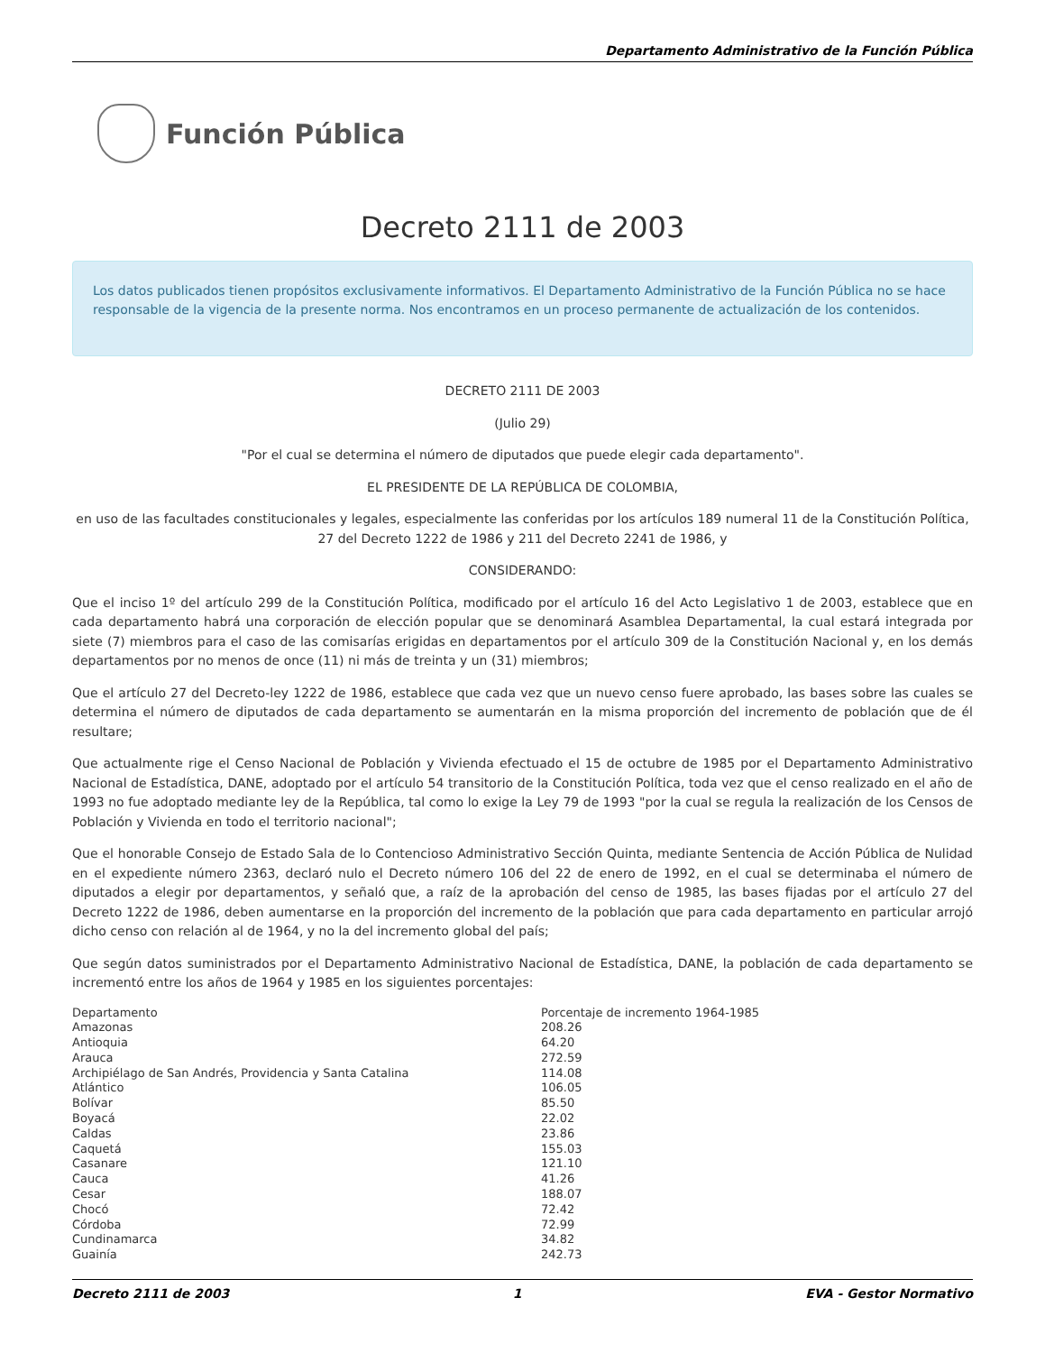Departamento Administrativo de la Función Pública
Función Pública
Decreto 2111 de 2003
Los datos publicados tienen propósitos exclusivamente informativos. El Departamento Administrativo de la Función Pública no se hace responsable de la vigencia de la presente norma. Nos encontramos en un proceso permanente de actualización de los contenidos.
DECRETO 2111 DE 2003
(Julio 29)
"Por el cual se determina el número de diputados que puede elegir cada departamento".
EL PRESIDENTE DE LA REPÚBLICA DE COLOMBIA,
en uso de las facultades constitucionales y legales, especialmente las conferidas por los artículos 189 numeral 11 de la Constitución Política, 27 del Decreto 1222 de 1986 y 211 del Decreto 2241 de 1986, y
CONSIDERANDO:
Que el inciso 1º del artículo 299 de la Constitución Política, modificado por el artículo 16 del Acto Legislativo 1 de 2003, establece que en cada departamento habrá una corporación de elección popular que se denominará Asamblea Departamental, la cual estará integrada por siete (7) miembros para el caso de las comisarías erigidas en departamentos por el artículo 309 de la Constitución Nacional y, en los demás departamentos por no menos de once (11) ni más de treinta y un (31) miembros;
Que el artículo 27 del Decreto-ley 1222 de 1986, establece que cada vez que un nuevo censo fuere aprobado, las bases sobre las cuales se determina el número de diputados de cada departamento se aumentarán en la misma proporción del incremento de población que de él resultare;
Que actualmente rige el Censo Nacional de Población y Vivienda efectuado el 15 de octubre de 1985 por el Departamento Administrativo Nacional de Estadística, DANE, adoptado por el artículo 54 transitorio de la Constitución Política, toda vez que el censo realizado en el año de 1993 no fue adoptado mediante ley de la República, tal como lo exige la Ley 79 de 1993 "por la cual se regula la realización de los Censos de Población y Vivienda en todo el territorio nacional";
Que el honorable Consejo de Estado Sala de lo Contencioso Administrativo Sección Quinta, mediante Sentencia de Acción Pública de Nulidad en el expediente número 2363, declaró nulo el Decreto número 106 del 22 de enero de 1992, en el cual se determinaba el número de diputados a elegir por departamentos, y señaló que, a raíz de la aprobación del censo de 1985, las bases fijadas por el artículo 27 del Decreto 1222 de 1986, deben aumentarse en la proporción del incremento de la población que para cada departamento en particular arrojó dicho censo con relación al de 1964, y no la del incremento global del país;
Que según datos suministrados por el Departamento Administrativo Nacional de Estadística, DANE, la población de cada departamento se incrementó entre los años de 1964 y 1985 en los siguientes porcentajes:
| Departamento | Porcentaje de incremento 1964-1985 |
| Amazonas | 208.26 |
| Antioquia | 64.20 |
| Arauca | 272.59 |
| Archipiélago de San Andrés, Providencia y Santa Catalina | 114.08 |
| Atlántico | 106.05 |
| Bolívar | 85.50 |
| Boyacá | 22.02 |
| Caldas | 23.86 |
| Caquetá | 155.03 |
| Casanare | 121.10 |
| Cauca | 41.26 |
| Cesar | 188.07 |
| Chocó | 72.42 |
| Córdoba | 72.99 |
| Cundinamarca | 34.82 |
| Guainía | 242.73 |
Decreto 2111 de 2003 1 EVA - Gestor Normativo